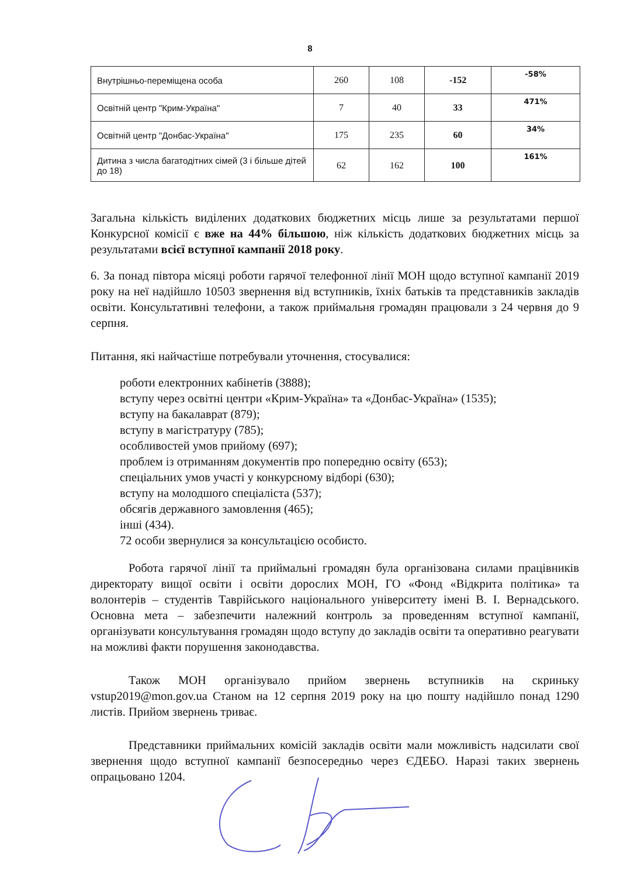8
| Внутрішньо-переміщена особа | 260 | 108 | -152 | -58% |
| Освітній центр "Крим-Україна" | 7 | 40 | 33 | 471% |
| Освітній центр "Донбас-Україна" | 175 | 235 | 60 | 34% |
| Дитина з числа багатодітних сімей (3 і більше дітей до 18) | 62 | 162 | 100 | 161% |
Загальна кількість виділених додаткових бюджетних місць лише за результатами першої Конкурсної комісії є вже на 44% більшою, ніж кількість додаткових бюджетних місць за результатами всієї вступної кампанії 2018 року.
6. За понад півтора місяці роботи гарячої телефонної лінії МОН щодо вступної кампанії 2019 року на неї надійшло 10503 звернення від вступників, їхніх батьків та представників закладів освіти. Консультативні телефони, а також приймальня громадян працювали з 24 червня до 9 серпня.
Питання, які найчастіше потребували уточнення, стосувалися:
роботи електронних кабінетів (3888);
вступу через освітні центри «Крим-Україна» та «Донбас-Україна» (1535);
вступу на бакалаврат (879);
вступу в магістратуру (785);
особливостей умов прийому (697);
проблем із отриманням документів про попередню освіту (653);
спеціальних умов участі у конкурсному відборі (630);
вступу на молодшого спеціаліста (537);
обсягів державного замовлення (465);
інші (434).
72 особи звернулися за консультацією особисто.
Робота гарячої лінії та приймальні громадян була організована силами працівників директорату вищої освіти і освіти дорослих МОН, ГО «Фонд «Відкрита політика» та волонтерів – студентів Таврійського національного університету імені В. І. Вернадського. Основна мета – забезпечити належний контроль за проведенням вступної кампанії, організувати консультування громадян щодо вступу до закладів освіти та оперативно реагувати на можливі факти порушення законодавства.
Також МОН організувало прийом звернень вступників на скриньку vstup2019@mon.gov.ua Станом на 12 серпня 2019 року на цю пошту надійшло понад 1290 листів. Прийом звернень триває.
Представники приймальних комісій закладів освіти мали можливість надсилати свої звернення щодо вступної кампанії безпосередньо через ЄДЕБО. Наразі таких звернень опрацьовано 1204.